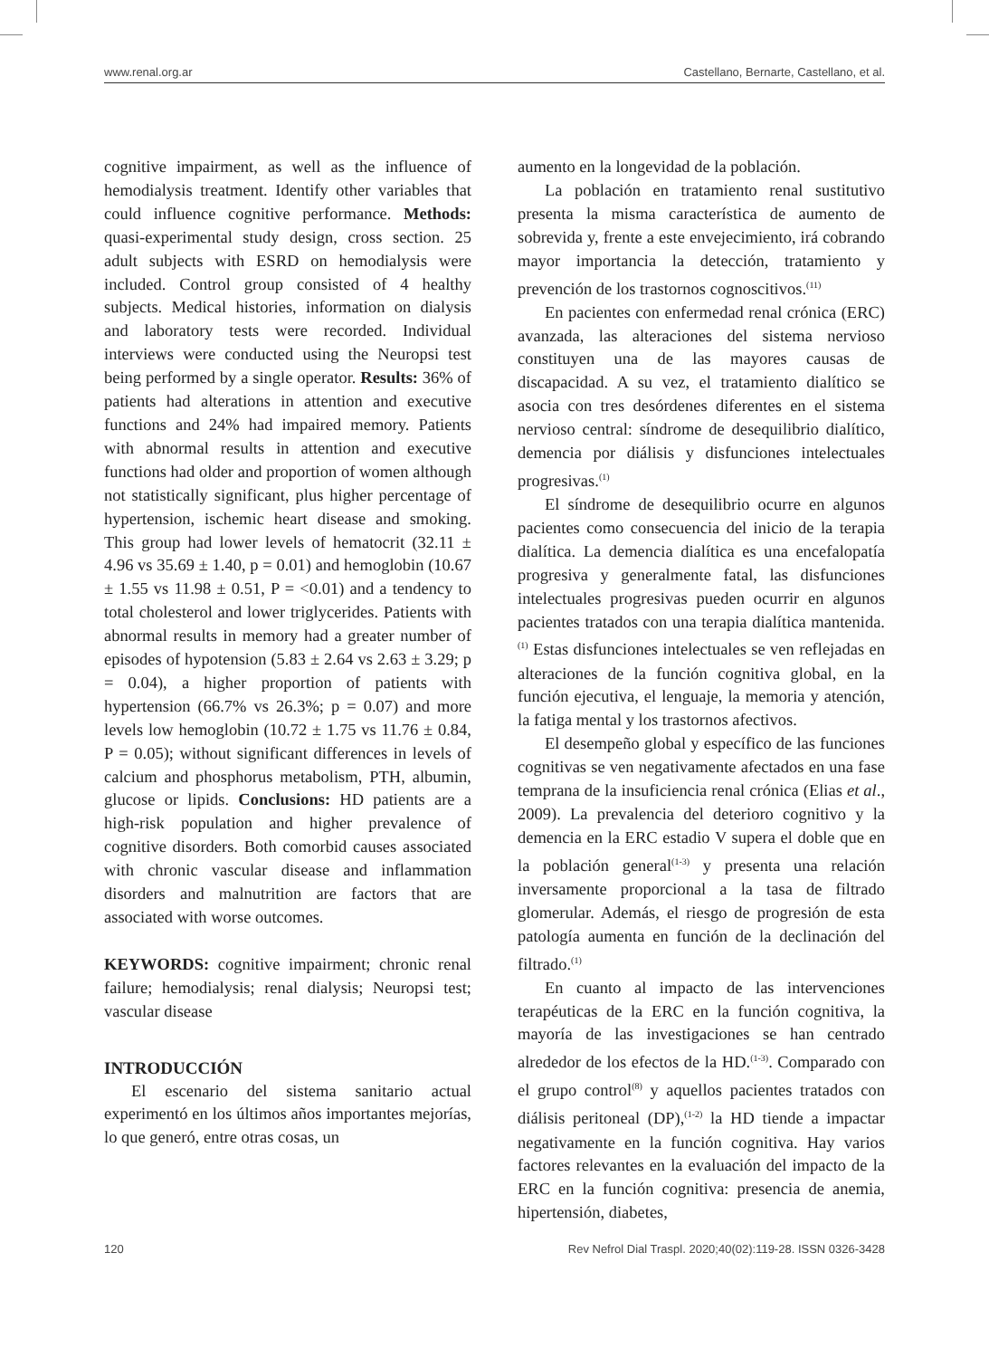www.renal.org.ar Castellano, Bernarte, Castellano, et al.
cognitive impairment, as well as the influence of hemodialysis treatment. Identify other variables that could influence cognitive performance. Methods: quasi-experimental study design, cross section. 25 adult subjects with ESRD on hemodialysis were included. Control group consisted of 4 healthy subjects. Medical histories, information on dialysis and laboratory tests were recorded. Individual interviews were conducted using the Neuropsi test being performed by a single operator. Results: 36% of patients had alterations in attention and executive functions and 24% had impaired memory. Patients with abnormal results in attention and executive functions had older and proportion of women although not statistically significant, plus higher percentage of hypertension, ischemic heart disease and smoking. This group had lower levels of hematocrit (32.11 ± 4.96 vs 35.69 ± 1.40, p = 0.01) and hemoglobin (10.67 ± 1.55 vs 11.98 ± 0.51, P = <0.01) and a tendency to total cholesterol and lower triglycerides. Patients with abnormal results in memory had a greater number of episodes of hypotension (5.83 ± 2.64 vs 2.63 ± 3.29; p = 0.04), a higher proportion of patients with hypertension (66.7% vs 26.3%; p = 0.07) and more levels low hemoglobin (10.72 ± 1.75 vs 11.76 ± 0.84, P = 0.05); without significant differences in levels of calcium and phosphorus metabolism, PTH, albumin, glucose or lipids. Conclusions: HD patients are a high-risk population and higher prevalence of cognitive disorders. Both comorbid causes associated with chronic vascular disease and inflammation disorders and malnutrition are factors that are associated with worse outcomes.
KEYWORDS: cognitive impairment; chronic renal failure; hemodialysis; renal dialysis; Neuropsi test; vascular disease
INTRODUCCIÓN
El escenario del sistema sanitario actual experimentó en los últimos años importantes mejorías, lo que generó, entre otras cosas, un
aumento en la longevidad de la población.
La población en tratamiento renal sustitutivo presenta la misma característica de aumento de sobrevida y, frente a este envejecimiento, irá cobrando mayor importancia la detección, tratamiento y prevención de los trastornos cognoscitivos.<sup>(11)</sup>
En pacientes con enfermedad renal crónica (ERC) avanzada, las alteraciones del sistema nervioso constituyen una de las mayores causas de discapacidad. A su vez, el tratamiento dialítico se asocia con tres desórdenes diferentes en el sistema nervioso central: síndrome de desequilibrio dialítico, demencia por diálisis y disfunciones intelectuales progresivas.<sup>(1)</sup>
El síndrome de desequilibrio ocurre en algunos pacientes como consecuencia del inicio de la terapia dialítica. La demencia dialítica es una encefalopatía progresiva y generalmente fatal, las disfunciones intelectuales progresivas pueden ocurrir en algunos pacientes tratados con una terapia dialítica mantenida.<sup>(1)</sup> Estas disfunciones intelectuales se ven reflejadas en alteraciones de la función cognitiva global, en la función ejecutiva, el lenguaje, la memoria y atención, la fatiga mental y los trastornos afectivos.
El desempeño global y específico de las funciones cognitivas se ven negativamente afectados en una fase temprana de la insuficiencia renal crónica (Elias et al., 2009). La prevalencia del deterioro cognitivo y la demencia en la ERC estadio V supera el doble que en la población general<sup>(1-3)</sup> y presenta una relación inversamente proporcional a la tasa de filtrado glomerular. Además, el riesgo de progresión de esta patología aumenta en función de la declinación del filtrado.<sup>(1)</sup>
En cuanto al impacto de las intervenciones terapéuticas de la ERC en la función cognitiva, la mayoría de las investigaciones se han centrado alrededor de los efectos de la HD.<sup>(1-3)</sup>. Comparado con el grupo control<sup>(8)</sup> y aquellos pacientes tratados con diálisis peritoneal (DP),<sup>(1-2)</sup> la HD tiende a impactar negativamente en la función cognitiva. Hay varios factores relevantes en la evaluación del impacto de la ERC en la función cognitiva: presencia de anemia, hipertensión, diabetes,
120 Rev Nefrol Dial Traspl. 2020;40(02):119-28. ISSN 0326-3428